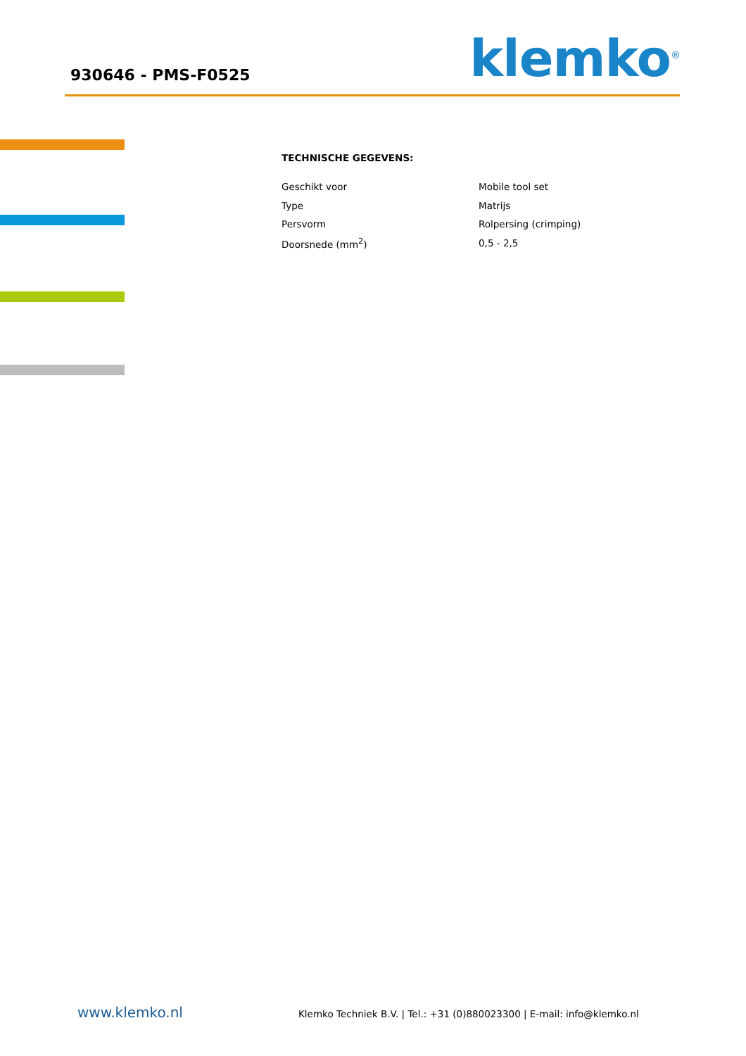930646 - PMS-F0525 klemko<sup>®</sup>
TECHNISCHE GEGEVENS:
| Geschikt voor | Mobile tool set |
| Type | Matrijs |
| Persvorm | Rolpersing (crimping) |
| Doorsnede (mm<sup>2</sup>) | 0,5 - 2,5 |
www.klemko.nl Klemko Techniek B.V. | Tel.: +31 (0)880023300 | E-mail: info@klemko.nl